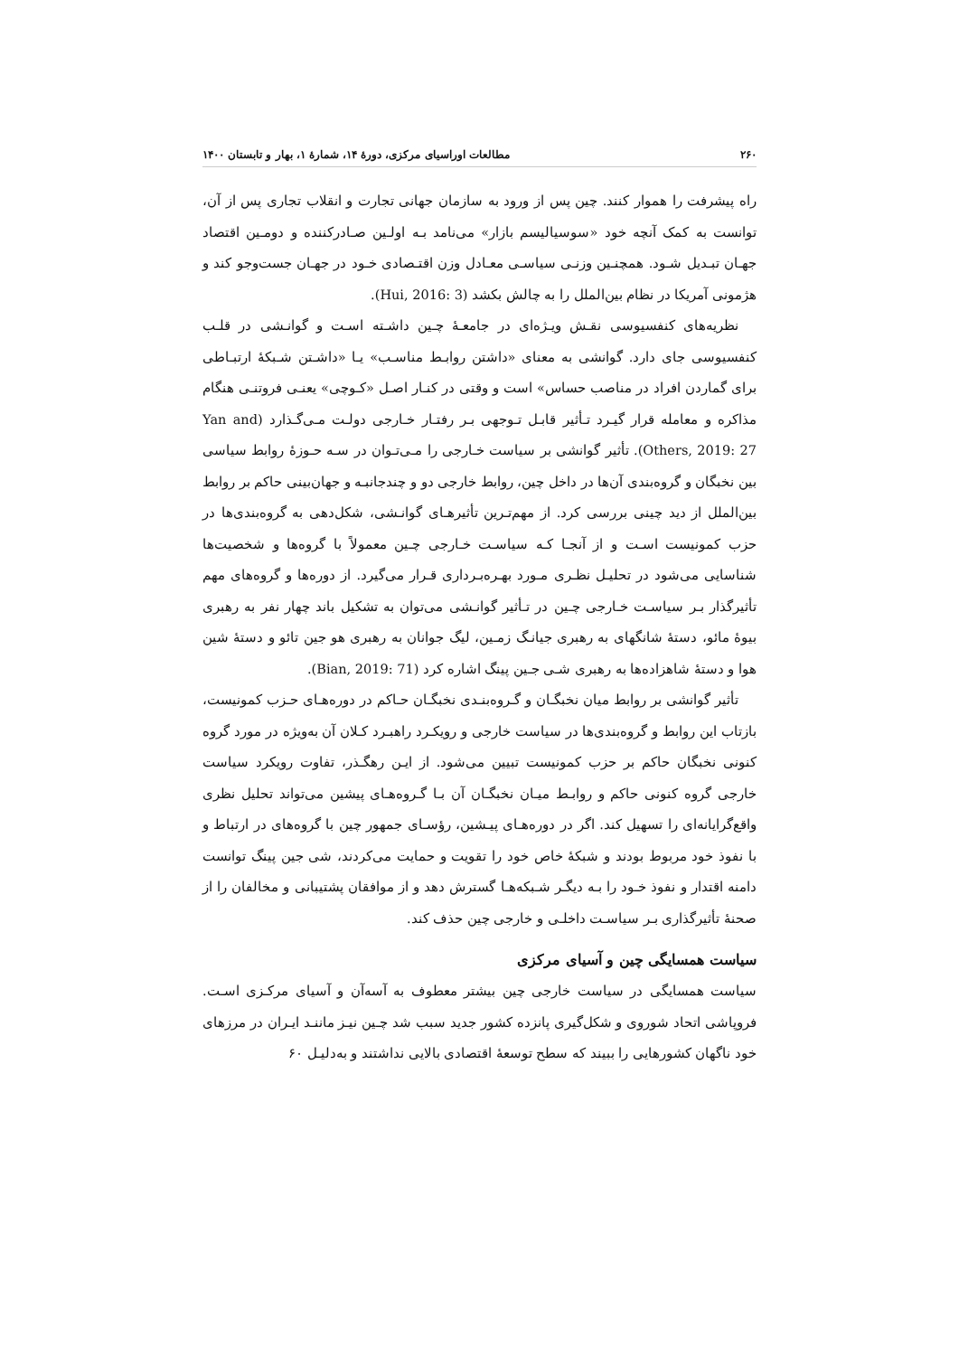۲۶۰ مطالعات اوراسیای مرکزی، دورهٔ ۱۴، شمارهٔ ۱، بهار و تابستان ۱۴۰۰
راه پیشرفت را هموار کنند. چین پس از ورود به سازمان جهانی تجارت و انقلاب تجاری پس از آن، توانست به کمک آنچه خود «سوسیالیسم بازار» می‌نامد بـه اولـین صـادرکننده و دومـین اقتصاد جهـان تبـدیل شـود. همچنـین وزنـی سیاسـی معـادل وزن اقتـصادی خـود در جهـان جست‌وجو کند و هژمونی آمریکا در نظام بین‌الملل را به چالش بکشد (Hui, 2016: 3).
نظریه‌های کنفسیوسی نقـش ویـژه‌ای در جامعـهٔ چـین داشـته اسـت و گوانـشی در قلـب کنفسیوسی جای دارد. گوانشی به معنای «داشتن روابـط مناسـب» یـا «داشـتن شـبکهٔ ارتبـاطی برای گماردن افراد در مناصب حساس» است و وقتی در کنـار اصـل «کـوچی» یعنـی فروتنـی هنگام مذاکره و معامله قرار گیـرد تـأثیر قابـل تـوجهی بـر رفتـار خـارجی دولـت مـی‌گـذارد (Yan and Others, 2019: 27). تأثیر گوانشی بر سیاست خـارجی را مـی‌تـوان در سـه حـوزهٔ روابط سیاسی بین نخبگان و گروه‌بندی آن‌ها در داخل چین، روابط خارجی دو و چندجانبـه و جهان‌بینی حاکم بر روابط بین‌الملل از دید چینی بررسی کرد. از مهم‌تـرین تأثیرهـای گوانـشی، شکل‌دهی به گروه‌بندی‌ها در حزب کمونیست اسـت و از آنجـا کـه سیاسـت خـارجی چـین معمولاً با گروه‌ها و شخصیت‌ها شناسایی می‌شود در تحلیـل نظـری مـورد بهـره‌بـرداری قـرار می‌گیرد. از دوره‌ها و گروه‌های مهم تأثیرگذار بـر سیاسـت خـارجی چـین در تـأثیر گوانـشی می‌توان به تشکیل باند چهار نفر به رهبری بیوهٔ مائو، دستهٔ شانگهای به رهبری جیانـگ زمـین، لیگ جوانان به رهبری هو جین تائو و دستهٔ شین هوا و دستهٔ شاهزاده‌ها به رهبری شـی جـین پینگ اشاره کرد (Bian, 2019: 71).
تأثیر گوانشی بر روابط میان نخبگـان و گـروه‌بنـدی نخبگـان حـاکم در دوره‌هـای حـزب کمونیست، بازتاب این روابط و گروه‌بندی‌ها در سیاست خارجی و رویکـرد راهبـرد کـلان آن به‌ویژه در مورد گروه کنونی نخبگان حاکم بر حزب کمونیست تبیین می‌شود. از ایـن رهگـذر، تفاوت رویکرد سیاست خارجی گروه کنونی حاکم و روابـط میـان نخبگـان آن بـا گـروه‌هـای پیشین می‌تواند تحلیل نظری واقع‌گرایانه‌ای را تسهیل کند. اگر در دوره‌هـای پیـشین، رؤسـای جمهور چین با گروه‌های در ارتباط و با نفوذ خود مربوط بودند و شبکهٔ خاص خود را تقویت و حمایت می‌کردند، شی جین پینگ توانست دامنه اقتدار و نفوذ خـود را بـه دیگـر شـبکه‌هـا گسترش دهد و از موافقان پشتیبانی و مخالفان را از صحنهٔ تأثیرگذاری بـر سیاسـت داخلـی و خارجی چین حذف کند.
سیاست همسایگی چین و آسیای مرکزی
سیاست همسایگی در سیاست خارجی چین بیشتر معطوف به آسه‌آن و آسیای مرکـزی اسـت. فروپاشی اتحاد شوروی و شکل‌گیری پانزده کشور جدید سبب شد چـین نیـز ماننـد ایـران در مرزهای خود ناگهان کشورهایی را ببیند که سطح توسعهٔ اقتصادی بالایی نداشتند و به‌دلیـل ۶۰